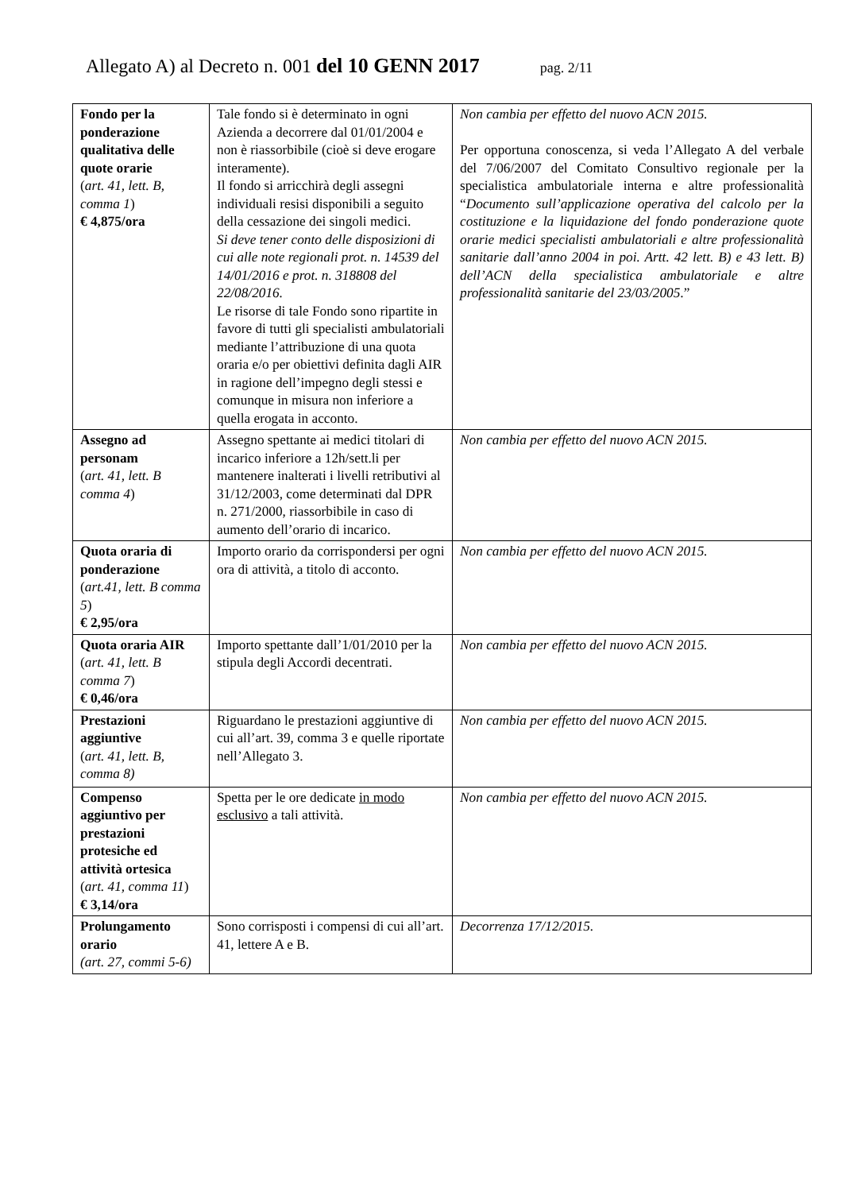Allegato A) al Decreto n. 001 del 10 GENN 2017 pag. 2/11
| Fondo per la ponderazione qualitativa delle quote orarie ( art. 41, lett. B, comma 1 ) € 4,875/ora | Tale fondo si è determinato in ogni Azienda a decorrere dal 01/01/2004 e non è riassorbibile (cioè si deve erogare interamente). Il fondo si arricchirà degli assegni individuali resisi disponibili a seguito della cessazione dei singoli medici. Si deve tener conto delle disposizioni di cui alle note regionali prot. n. 14539 del 14/01/2016 e prot. n. 318808 del 22/08/2016. Le risorse di tale Fondo sono ripartite in favore di tutti gli specialisti ambulatoriali mediante l’attribuzione di una quota oraria e/o per obiettivi definita dagli AIR in ragione dell’impegno degli stessi e comunque in misura non inferiore a quella erogata in acconto. | Non cambia per effetto del nuovo ACN 2015. Per opportuna conoscenza, si veda l’Allegato A del verbale del 7/06/2007 del Comitato Consultivo regionale per la specialistica ambulatoriale interna e altre professionalità “ Documento sull’applicazione operativa del calcolo per la costituzione e la liquidazione del fondo ponderazione quote orarie medici specialisti ambulatoriali e altre professionalità sanitarie dall’anno 2004 in poi. Artt. 42 lett. B) e 43 lett. B) dell’ACN della specialistica ambulatoriale e altre professionalità sanitarie del 23/03/2005 .” |
| Assegno ad personam ( art. 41, lett. B comma 4 ) | Assegno spettante ai medici titolari di incarico inferiore a 12h/sett.li per mantenere inalterati i livelli retributivi al 31/12/2003, come determinati dal DPR n. 271/2000, riassorbibile in caso di aumento dell’orario di incarico. | Non cambia per effetto del nuovo ACN 2015. |
| Quota oraria di ponderazione ( art.41, lett. B comma 5 ) € 2,95/ora | Importo orario da corrispondersi per ogni ora di attività, a titolo di acconto. | Non cambia per effetto del nuovo ACN 2015. |
| Quota oraria AIR ( art. 41, lett. B comma 7 ) € 0,46/ora | Importo spettante dall’1/01/2010 per la stipula degli Accordi decentrati. | Non cambia per effetto del nuovo ACN 2015. |
| Prestazioni aggiuntive ( art. 41, lett. B, comma 8) | Riguardano le prestazioni aggiuntive di cui all’art. 39, comma 3 e quelle riportate nell’Allegato 3. | Non cambia per effetto del nuovo ACN 2015. |
| Compenso aggiuntivo per prestazioni protesiche ed attività ortesica ( art. 41, comma 11 ) € 3,14/ora | Spetta per le ore dedicate in modo esclusivo a tali attività. | Non cambia per effetto del nuovo ACN 2015. |
| Prolungamento orario (art. 27, commi 5-6) | Sono corrisposti i compensi di cui all’art. 41, lettere A e B. | Decorrenza 17/12/2015. |